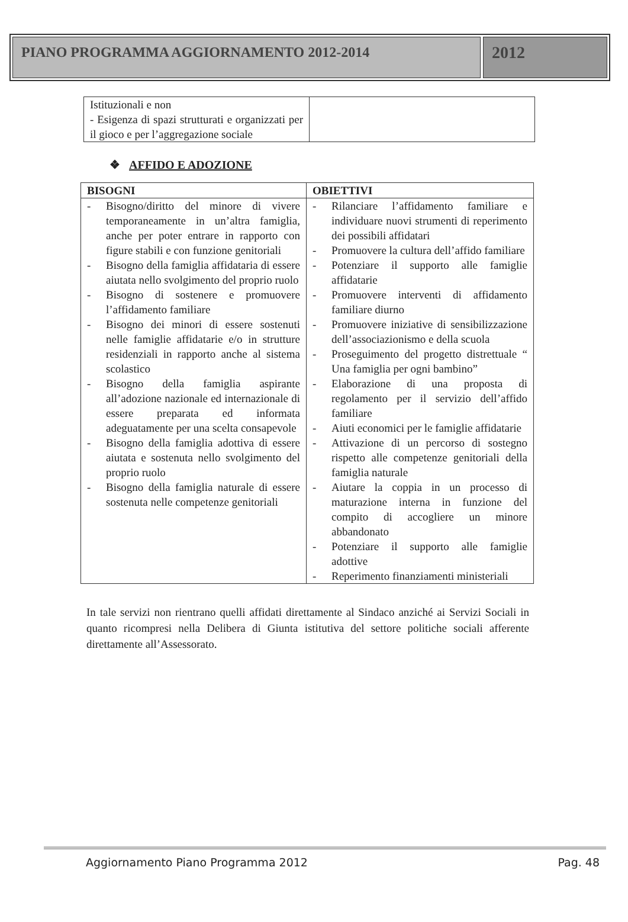PIANO PROGRAMMA AGGIORNAMENTO 2012-2014
2012
| Istituzionali e non - Esigenza di spazi strutturati e organizzati per il gioco e per l’aggregazione sociale | |
❖ AFFIDO E ADOZIONE
| BISOGNI | OBIETTIVI |
| --- | --- |
| - Bisogno/diritto del minore di vivere temporaneamente in un’altra famiglia, anche per poter entrare in rapporto con figure stabili e con funzione genitoriali - Bisogno della famiglia affidataria di essere aiutata nello svolgimento del proprio ruolo - Bisogno di sostenere e promuovere l’affidamento familiare - Bisogno dei minori di essere sostenuti nelle famiglie affidatarie e/o in strutture residenziali in rapporto anche al sistema scolastico - Bisogno della famiglia aspirante all’adozione nazionale ed internazionale di essere preparata ed informata adeguatamente per una scelta consapevole - Bisogno della famiglia adottiva di essere aiutata e sostenuta nello svolgimento del proprio ruolo - Bisogno della famiglia naturale di essere sostenuta nelle competenze genitoriali | - Rilanciare l’affidamento familiare e individuare nuovi strumenti di reperimento dei possibili affidatari - Promuovere la cultura dell’affido familiare - Potenziare il supporto alle famiglie affidatarie - Promuovere interventi di affidamento familiare diurno - Promuovere iniziative di sensibilizzazione dell’associazionismo e della scuola - Proseguimento del progetto distrettuale “ Una famiglia per ogni bambino” - Elaborazione di una proposta di regolamento per il servizio dell’affido familiare - Aiuti economici per le famiglie affidatarie - Attivazione di un percorso di sostegno rispetto alle competenze genitoriali della famiglia naturale - Aiutare la coppia in un processo di maturazione interna in funzione del compito di accogliere un minore abbandonato - Potenziare il supporto alle famiglie adottive - Reperimento finanziamenti ministeriali |
In tale servizi non rientrano quelli affidati direttamente al Sindaco anziché ai Servizi Sociali in quanto ricompresi nella Delibera di Giunta istitutiva del settore politiche sociali afferente direttamente all’Assessorato.
Aggiornamento Piano Programma 2012 Pag. 48